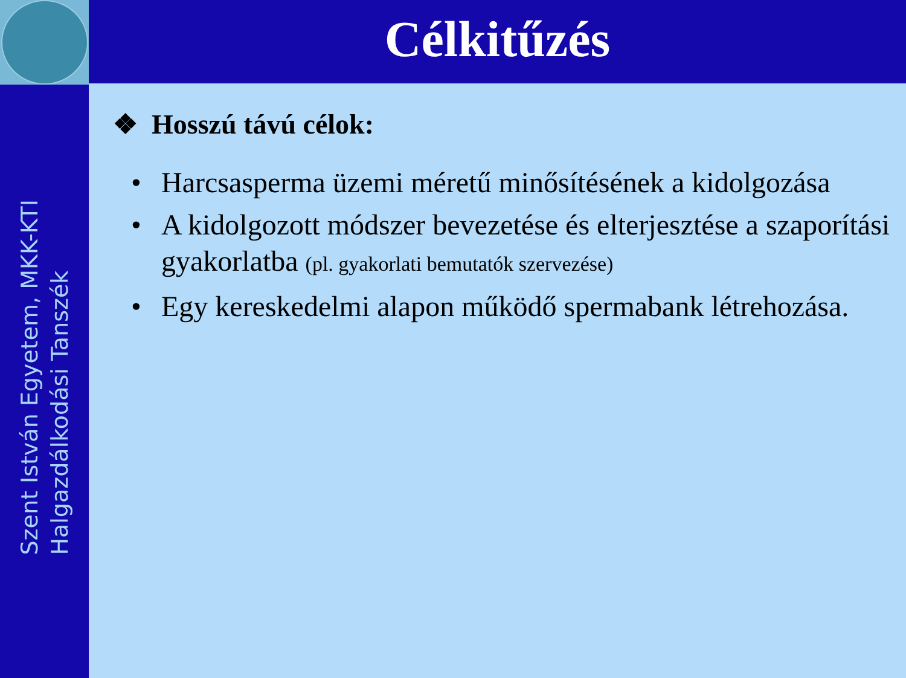Szent István Egyetem, MKK-KTI
Halgazdálkodási Tanszék
Célkitűzés
❖ Hosszú távú célok:
• Harcsasperma üzemi méretű minősítésének a kidolgozása
• A kidolgozott módszer bevezetése és elterjesztése a szaporítási gyakorlatba (pl. gyakorlati bemutatók szervezése)
• Egy kereskedelmi alapon működő spermabank létrehozása.